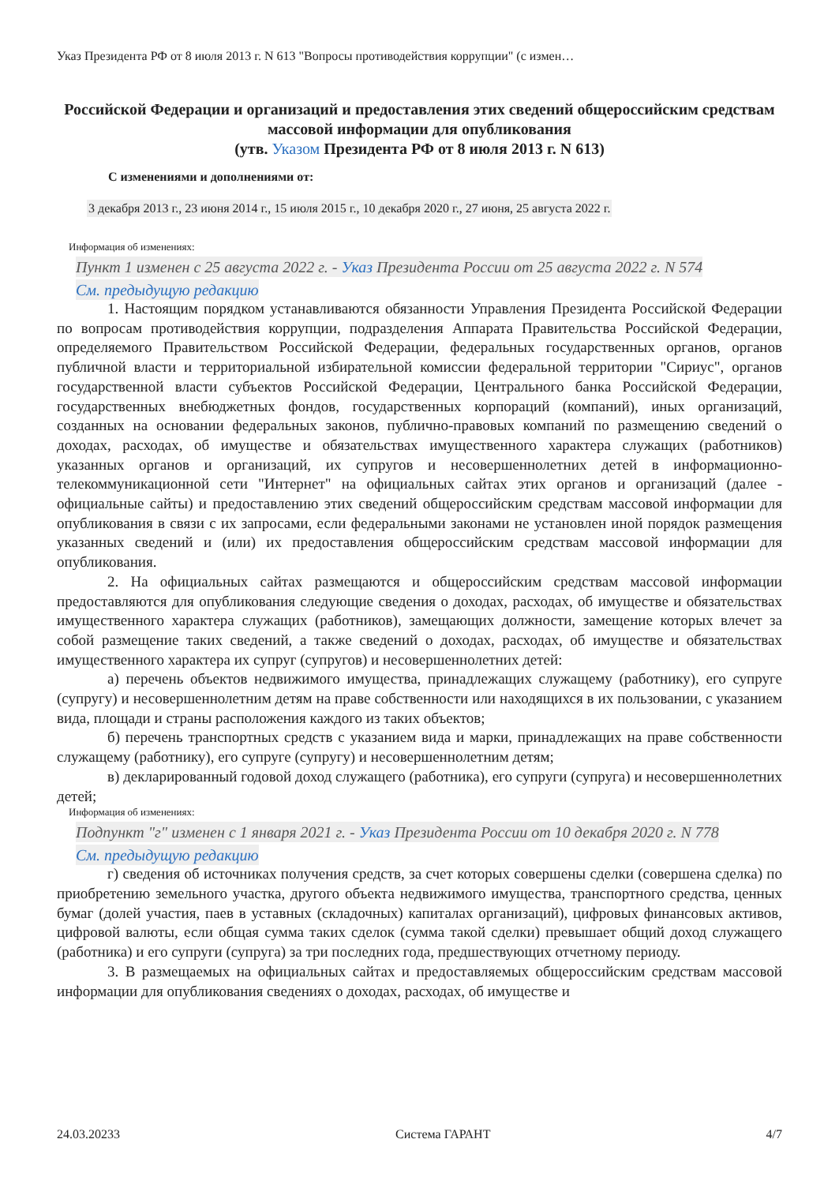Указ Президента РФ от 8 июля 2013 г. N 613 "Вопросы противодействия коррупции" (с измен…
Российской Федерации и организаций и предоставления этих сведений общероссийским средствам массовой информации для опубликования
(утв. Указом Президента РФ от 8 июля 2013 г. N 613)
С изменениями и дополнениями от:
3 декабря 2013 г., 23 июня 2014 г., 15 июля 2015 г., 10 декабря 2020 г., 27 июня, 25 августа 2022 г.
Информация об изменениях:
Пункт 1 изменен с 25 августа 2022 г. - Указ Президента России от 25 августа 2022 г. N 574
См. предыдущую редакцию
1. Настоящим порядком устанавливаются обязанности Управления Президента Российской Федерации по вопросам противодействия коррупции, подразделения Аппарата Правительства Российской Федерации, определяемого Правительством Российской Федерации, федеральных государственных органов, органов публичной власти и территориальной избирательной комиссии федеральной территории "Сириус", органов государственной власти субъектов Российской Федерации, Центрального банка Российской Федерации, государственных внебюджетных фондов, государственных корпораций (компаний), иных организаций, созданных на основании федеральных законов, публично-правовых компаний по размещению сведений о доходах, расходах, об имуществе и обязательствах имущественного характера служащих (работников) указанных органов и организаций, их супругов и несовершеннолетних детей в информационно-телекоммуникационной сети "Интернет" на официальных сайтах этих органов и организаций (далее - официальные сайты) и предоставлению этих сведений общероссийским средствам массовой информации для опубликования в связи с их запросами, если федеральными законами не установлен иной порядок размещения указанных сведений и (или) их предоставления общероссийским средствам массовой информации для опубликования.
2. На официальных сайтах размещаются и общероссийским средствам массовой информации предоставляются для опубликования следующие сведения о доходах, расходах, об имуществе и обязательствах имущественного характера служащих (работников), замещающих должности, замещение которых влечет за собой размещение таких сведений, а также сведений о доходах, расходах, об имуществе и обязательствах имущественного характера их супруг (супругов) и несовершеннолетних детей:
а) перечень объектов недвижимого имущества, принадлежащих служащему (работнику), его супруге (супругу) и несовершеннолетним детям на праве собственности или находящихся в их пользовании, с указанием вида, площади и страны расположения каждого из таких объектов;
б) перечень транспортных средств с указанием вида и марки, принадлежащих на праве собственности служащему (работнику), его супруге (супругу) и несовершеннолетним детям;
в) декларированный годовой доход служащего (работника), его супруги (супруга) и несовершеннолетних детей;
Информация об изменениях:
Подпункт "г" изменен с 1 января 2021 г. - Указ Президента России от 10 декабря 2020 г. N 778
См. предыдущую редакцию
г) сведения об источниках получения средств, за счет которых совершены сделки (совершена сделка) по приобретению земельного участка, другого объекта недвижимого имущества, транспортного средства, ценных бумаг (долей участия, паев в уставных (складочных) капиталах организаций), цифровых финансовых активов, цифровой валюты, если общая сумма таких сделок (сумма такой сделки) превышает общий доход служащего (работника) и его супруги (супруга) за три последних года, предшествующих отчетному периоду.
3. В размещаемых на официальных сайтах и предоставляемых общероссийским средствам массовой информации для опубликования сведениях о доходах, расходах, об имуществе и
24.03.20233 Система ГАРАНТ 4/7